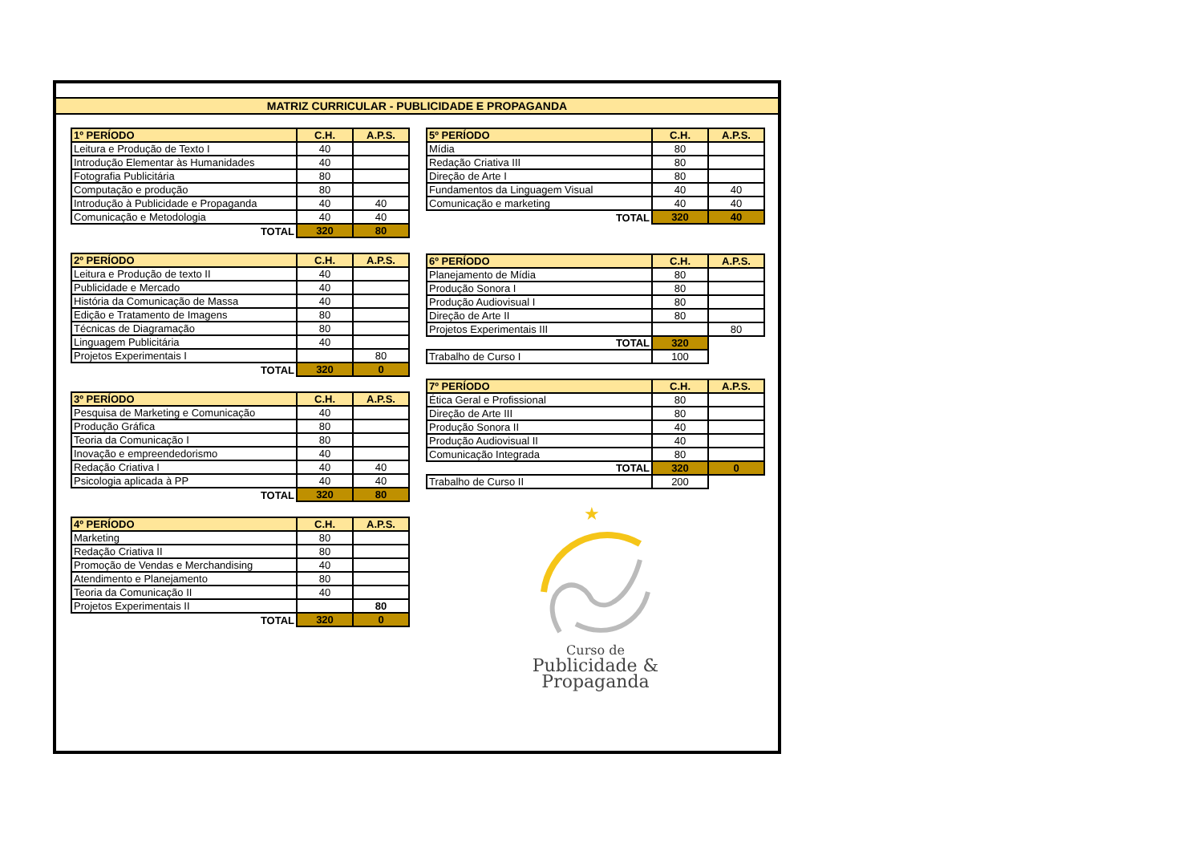MATRIZ CURRICULAR - PUBLICIDADE E PROPAGANDA
| 1º PERÍODO | C.H. | A.P.S. |
| --- | --- | --- |
| Leitura e Produção de Texto I | 40 | |
| Introdução Elementar às Humanidades | 40 | |
| Fotografia Publicitária | 80 | |
| Computação e produção | 80 | |
| Introdução à Publicidade e Propaganda | 40 | 40 |
| Comunicação e Metodologia | 40 | 40 |
| TOTAL | 320 | 80 |
| 2º PERÍODO | C.H. | A.P.S. |
| --- | --- | --- |
| Leitura e Produção de texto II | 40 | |
| Publicidade e Mercado | 40 | |
| História da Comunicação de Massa | 40 | |
| Edição e Tratamento de Imagens | 80 | |
| Técnicas de Diagramação | 80 | |
| Linguagem Publicitária | 40 | |
| Projetos Experimentais I | | 80 |
| TOTAL | 320 | 0 |
| 3º PERÍODO | C.H. | A.P.S. |
| --- | --- | --- |
| Pesquisa de Marketing e Comunicação | 40 | |
| Produção Gráfica | 80 | |
| Teoria da Comunicação I | 80 | |
| Inovação e empreendedorismo | 40 | |
| Redação Criativa I | 40 | 40 |
| Psicologia aplicada à PP | 40 | 40 |
| TOTAL | 320 | 80 |
| 4º PERÍODO | C.H. | A.P.S. |
| --- | --- | --- |
| Marketing | 80 | |
| Redação Criativa II | 80 | |
| Promoção de Vendas e Merchandising | 40 | |
| Atendimento e Planejamento | 80 | |
| Teoria da Comunicação II | 40 | |
| Projetos Experimentais II | | 80 |
| TOTAL | 320 | 0 |
| 5º PERÍODO | C.H. | A.P.S. |
| --- | --- | --- |
| Mídia | 80 | |
| Redação Criativa III | 80 | |
| Direção de Arte I | 80 | |
| Fundamentos da Linguagem Visual | 40 | 40 |
| Comunicação e marketing | 40 | 40 |
| TOTAL | 320 | 40 |
| 6º PERÍODO | C.H. | A.P.S. |
| --- | --- | --- |
| Planejamento de Mídia | 80 | |
| Produção Sonora I | 80 | |
| Produção Audiovisual I | 80 | |
| Direção de Arte II | 80 | |
| Projetos Experimentais III | | 80 |
| TOTAL | 320 | |
| Trabalho de Curso I | 100 | |
| 7º PERÍODO | C.H. | A.P.S. |
| --- | --- | --- |
| Ética Geral e Profissional | 80 | |
| Direção de Arte III | 80 | |
| Produção Sonora II | 40 | |
| Produção Audiovisual II | 40 | |
| Comunicação Integrada | 80 | |
| TOTAL | 320 | 0 |
| Trabalho de Curso II | 200 | |
★
Curso de
Publicidade &
Propaganda